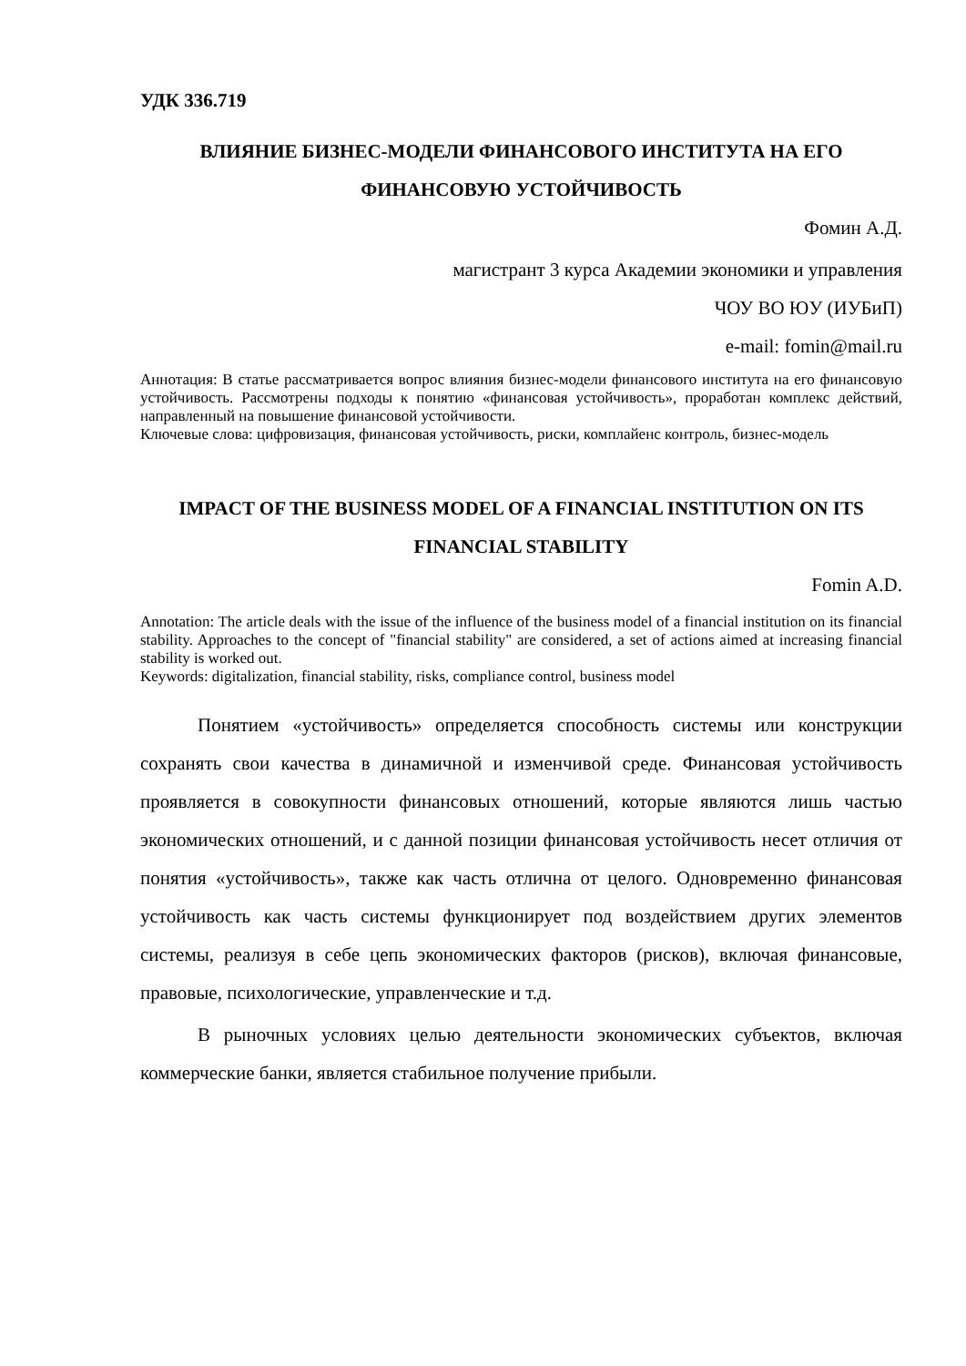УДК 336.719
ВЛИЯНИЕ БИЗНЕС-МОДЕЛИ ФИНАНСОВОГО ИНСТИТУТА НА ЕГО ФИНАНСОВУЮ УСТОЙЧИВОСТЬ
Фомин А.Д.
магистрант 3 курса Академии экономики и управления
ЧОУ ВО ЮУ (ИУБиП)
e-mail: fomin@mail.ru
Аннотация: В статье рассматривается вопрос влияния бизнес-модели финансового института на его финансовую устойчивость. Рассмотрены подходы к понятию «финансовая устойчивость», проработан комплекс действий, направленный на повышение финансовой устойчивости.
Ключевые слова: цифровизация, финансовая устойчивость, риски, комплайенс контроль, бизнес-модель
IMPACT OF THE BUSINESS MODEL OF A FINANCIAL INSTITUTION ON ITS FINANCIAL STABILITY
Fomin A.D.
Annotation: The article deals with the issue of the influence of the business model of a financial institution on its financial stability. Approaches to the concept of "financial stability" are considered, a set of actions aimed at increasing financial stability is worked out.
Keywords: digitalization, financial stability, risks, compliance control, business model
Понятием «устойчивость» определяется способность системы или конструкции сохранять свои качества в динамичной и изменчивой среде. Финансовая устойчивость проявляется в совокупности финансовых отношений, которые являются лишь частью экономических отношений, и с данной позиции финансовая устойчивость несет отличия от понятия «устойчивость», также как часть отлична от целого. Одновременно финансовая устойчивость как часть системы функционирует под воздействием других элементов системы, реализуя в себе цепь экономических факторов (рисков), включая финансовые, правовые, психологические, управленческие и т.д.
В рыночных условиях целью деятельности экономических субъектов, включая коммерческие банки, является стабильное получение прибыли.